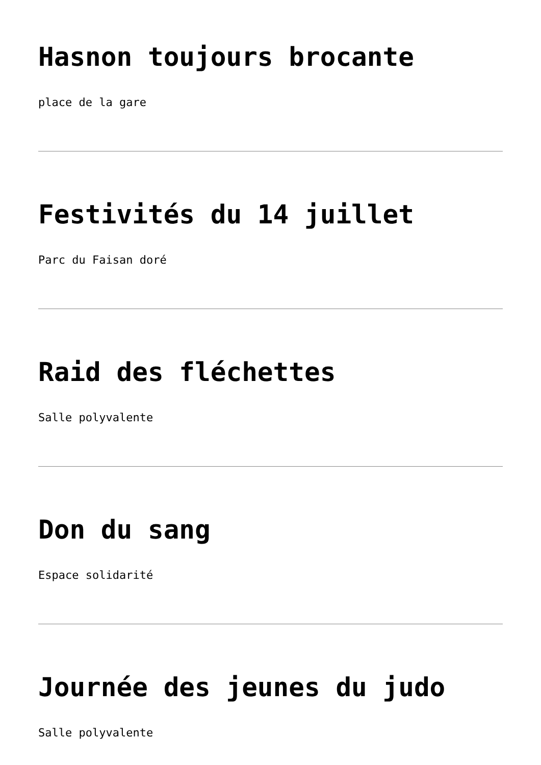Hasnon toujours brocante
place de la gare
Festivités du 14 juillet
Parc du Faisan doré
Raid des fléchettes
Salle polyvalente
Don du sang
Espace solidarité
Journée des jeunes du judo
Salle polyvalente